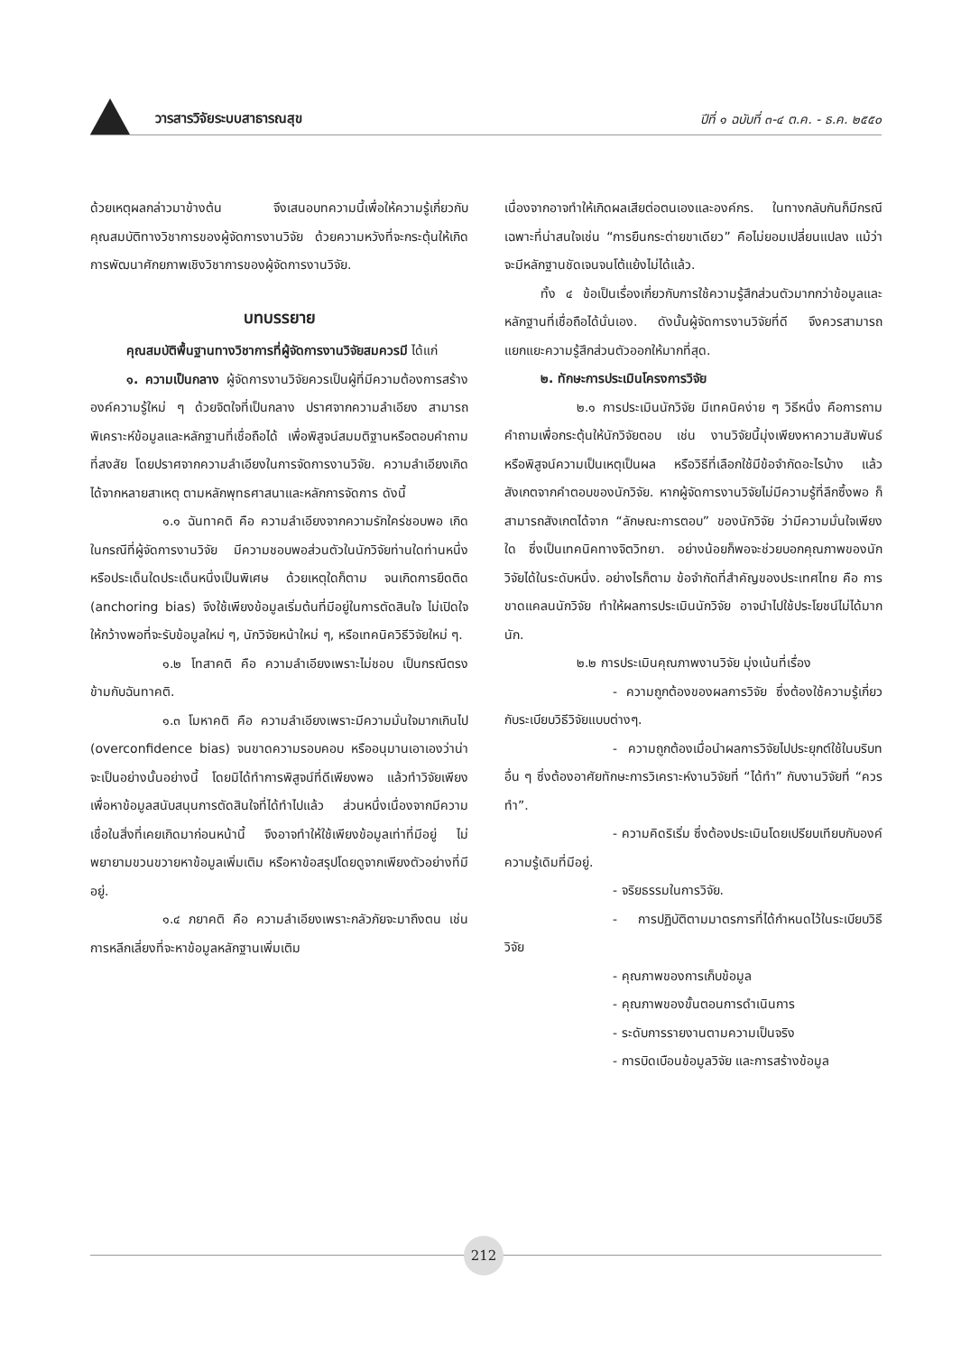วารสารวิจัยระบบสาธารณสุข ปีที่ ๑ ฉบับที่ ๓-๔ ต.ค. - ธ.ค. ๒๕๕๐
ด้วยเหตุผลกล่าวมาข้างต้น จึงเสนอบทความนี้เพื่อให้ความรู้เกี่ยวกับคุณสมบัติทางวิชาการของผู้จัดการงานวิจัย ด้วยความหวังที่จะกระตุ้นให้เกิดการพัฒนาศักยภาพเชิงวิชาการของผู้จัดการงานวิจัย.
บทบรรยาย
คุณสมบัติพื้นฐานทางวิชาการที่ผู้จัดการงานวิจัยสมควรมี ได้แก่
๑. ความเป็นกลาง ผู้จัดการงานวิจัยควรเป็นผู้ที่มีความต้องการสร้างองค์ความรู้ใหม่ ๆ ด้วยจิตใจที่เป็นกลาง ปราศจากความลำเอียง สามารถพิเคราะห์ข้อมูลและหลักฐานที่เชื่อถือได้ เพื่อพิสูจน์สมมติฐานหรือตอบคำถามที่สงสัย โดยปราศจากความลำเอียงในการจัดการงานวิจัย. ความลำเอียงเกิดได้จากหลายสาเหตุ ตามหลักพุทธศาสนาและหลักการจัดการ ดังนี้
๑.๑ ฉันทาคติ คือ ความลำเอียงจากความรักใคร่ชอบพอ เกิดในกรณีที่ผู้จัดการงานวิจัย มีความชอบพอส่วนตัวในนักวิจัยท่านใดท่านหนึ่ง หรือประเด็นใดประเด็นหนึ่งเป็นพิเศษ ด้วยเหตุใดก็ตาม จนเกิดการยึดติด (anchoring bias) จึงใช้เพียงข้อมูลเริ่มต้นที่มีอยู่ในการตัดสินใจ ไม่เปิดใจให้กว้างพอที่จะรับข้อมูลใหม่ ๆ, นักวิจัยหน้าใหม่ ๆ, หรือเทคนิควิธีวิจัยใหม่ ๆ.
๑.๒ โทสาคติ คือ ความลำเอียงเพราะไม่ชอบ เป็นกรณีตรงข้ามกับฉันทาคติ.
๑.๓ โมหาคติ คือ ความลำเอียงเพราะมีความมั่นใจมากเกินไป (overconfidence bias) จนขาดความรอบคอบ หรืออนุมานเอาเองว่าน่าจะเป็นอย่างนั้นอย่างนี้ โดยมิได้ทำการพิสูจน์ที่ดีเพียงพอ แล้วทำวิจัยเพียงเพื่อหาข้อมูลสนับสนุนการตัดสินใจที่ได้ทำไปแล้ว ส่วนหนึ่งเนื่องจากมีความเชื่อในสิ่งที่เคยเกิดมาก่อนหน้านี้ จึงอาจทำให้ใช้เพียงข้อมูลเท่าที่มีอยู่ ไม่พยายามขวนขวายหาข้อมูลเพิ่มเติม หรือหาข้อสรุปโดยดูจากเพียงตัวอย่างที่มีอยู่.
๑.๔ ภยาคติ คือ ความลำเอียงเพราะกลัวภัยจะมาถึงตน เช่น การหลีกเลี่ยงที่จะหาข้อมูลหลักฐานเพิ่มเติม
เนื่องจากอาจทำให้เกิดผลเสียต่อตนเองและองค์กร. ในทางกลับกันก็มีกรณีเฉพาะที่น่าสนใจเช่น “การยืนกระต่ายขาเดียว” คือไม่ยอมเปลี่ยนแปลง แม้ว่าจะมีหลักฐานชัดเจนจนโต้แย้งไม่ได้แล้ว.
ทั้ง ๔ ข้อเป็นเรื่องเกี่ยวกับการใช้ความรู้สึกส่วนตัวมากกว่าข้อมูลและหลักฐานที่เชื่อถือได้นั่นเอง. ดังนั้นผู้จัดการงานวิจัยที่ดี จึงควรสามารถแยกแยะความรู้สึกส่วนตัวออกให้มากที่สุด.
๒. ทักษะการประเมินโครงการวิจัย
๒.๑ การประเมินนักวิจัย มีเทคนิคง่าย ๆ วิธีหนึ่ง คือการถามคำถามเพื่อกระตุ้นให้นักวิจัยตอบ เช่น งานวิจัยนี้มุ่งเพียงหาความสัมพันธ์ หรือพิสูจน์ความเป็นเหตุเป็นผล หรือวิธีที่เลือกใช้มีข้อจำกัดอะไรบ้าง แล้วสังเกตจากคำตอบของนักวิจัย. หากผู้จัดการงานวิจัยไม่มีความรู้ที่ลึกซึ้งพอ ก็สามารถสังเกตได้จาก “ลักษณะการตอบ” ของนักวิจัย ว่ามีความมั่นใจเพียงใด ซึ่งเป็นเทคนิคทางจิตวิทยา. อย่างน้อยก็พอจะช่วยบอกคุณภาพของนักวิจัยได้ในระดับหนึ่ง. อย่างไรก็ตาม ข้อจำกัดที่สำคัญของประเทศไทย คือ การขาดแคลนนักวิจัย ทำให้ผลการประเมินนักวิจัย อาจนำไปใช้ประโยชน์ไม่ได้มากนัก.
๒.๒ การประเมินคุณภาพงานวิจัย มุ่งเน้นที่เรื่อง
- ความถูกต้องของผลการวิจัย ซึ่งต้องใช้ความรู้เกี่ยวกับระเบียบวิธีวิจัยแบบต่างๆ.
- ความถูกต้องเมื่อนำผลการวิจัยไปประยุกต์ใช้ในบริบทอื่น ๆ ซึ่งต้องอาศัยทักษะการวิเคราะห์งานวิจัยที่ “ได้ทำ” กับงานวิจัยที่ “ควรทำ”.
- ความคิดริเริ่ม ซึ่งต้องประเมินโดยเปรียบเทียบกับองค์ความรู้เดิมที่มีอยู่.
- จริยธรรมในการวิจัย.
- การปฏิบัติตามมาตรการที่ได้กำหนดไว้ในระเบียบวิธีวิจัย
- คุณภาพของการเก็บข้อมูล
- คุณภาพของขั้นตอนการดำเนินการ
- ระดับการรายงานตามความเป็นจริง
- การบิดเบือนข้อมูลวิจัย และการสร้างข้อมูล
212